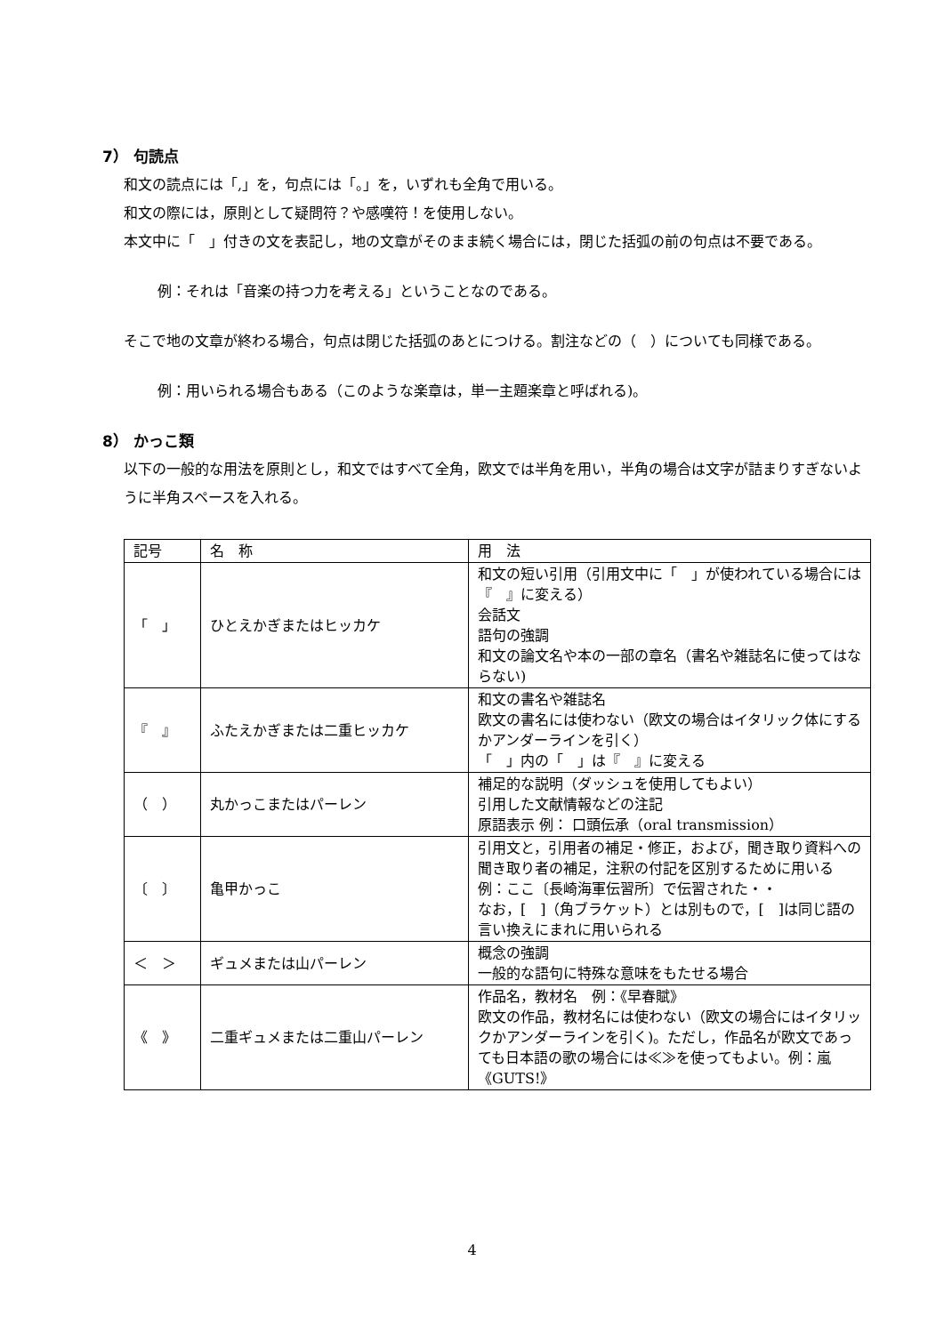7） 句読点
和文の読点には「,」を，句点には「。」を，いずれも全角で用いる。
和文の際には，原則として疑問符？や感嘆符！を使用しない。
本文中に「　」付きの文を表記し，地の文章がそのまま続く場合には，閉じた括弧の前の句点は不要である。
例：それは「音楽の持つ力を考える」ということなのである。
そこで地の文章が終わる場合，句点は閉じた括弧のあとにつける。割注などの（　）についても同様である。
例：用いられる場合もある（このような楽章は，単一主題楽章と呼ばれる)。
8） かっこ類
以下の一般的な用法を原則とし，和文ではすべて全角，欧文では半角を用い，半角の場合は文字が詰まりすぎないように半角スペースを入れる。
| 記号 | 名 称 | 用 法 |
| 「 」 | ひとえかぎまたはヒッカケ | 和文の短い引用（引用文中に「 」が使われている場合には『 』に変える） 会話文 語句の強調 和文の論文名や本の一部の章名（書名や雑誌名に使ってはならない) |
| 『 』 | ふたえかぎまたは二重ヒッカケ | 和文の書名や雑誌名 欧文の書名には使わない（欧文の場合はイタリック体にするかアンダーラインを引く） 「 」内の「 」は『 』に変える |
| （ ） | 丸かっこまたはパーレン | 補足的な説明（ダッシュを使用してもよい） 引用した文献情報などの注記 原語表示 例： 口頭伝承（oral transmission） |
| 〔 〕 | 亀甲かっこ | 引用文と，引用者の補足・修正，および，聞き取り資料への聞き取り者の補足，注釈の付記を区別するために用いる 例：ここ〔長崎海軍伝習所〕で伝習された・・ なお，[ ]（角ブラケット）とは別もので，[ ]は同じ語の言い換えにまれに用いられる |
| ＜ ＞ | ギュメまたは山パーレン | 概念の強調 一般的な語句に特殊な意味をもたせる場合 |
| 《 》 | 二重ギュメまたは二重山パーレン | 作品名，教材名 例：《早春賦》 欧文の作品，教材名には使わない（欧文の場合にはイタリックかアンダーラインを引く)。ただし，作品名が欧文であっても日本語の歌の場合には≪≫を使ってもよい。例：嵐《GUTS!》 |
4